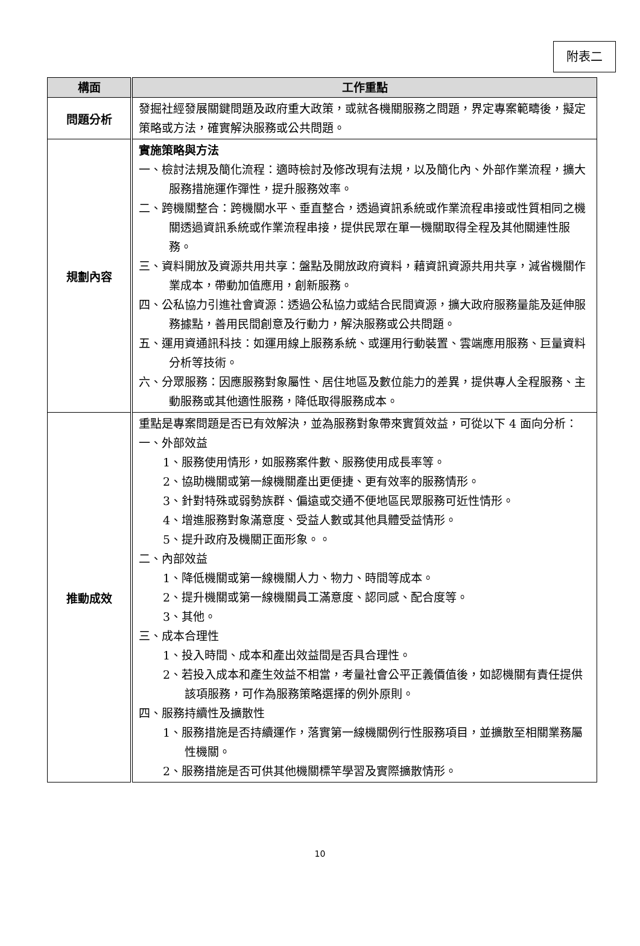附表二
| 構面 | 工作重點 |
| --- | --- |
| 問題分析 | 發掘社經發展關鍵問題及政府重大政策，或就各機關服務之問題，界定專案範疇後，擬定策略或方法，確實解決服務或公共問題。 |
| 規劃內容 | 實施策略與方法 一、檢討法規及簡化流程：適時檢討及修改現有法規，以及簡化內、外部作業流程，擴大服務措施運作彈性，提升服務效率。 二、跨機關整合：跨機關水平、垂直整合，透過資訊系統或作業流程串接或性質相同之機關透過資訊系統或作業流程串接，提供民眾在單一機關取得全程及其他關連性服務。 三、資料開放及資源共用共享：盤點及開放政府資料，藉資訊資源共用共享，減省機關作業成本，帶動加值應用，創新服務。 四、公私協力引進社會資源：透過公私協力或結合民間資源，擴大政府服務量能及延伸服務據點，善用民間創意及行動力，解決服務或公共問題。 五、運用資通訊科技：如運用線上服務系統、或運用行動裝置、雲端應用服務、巨量資料分析等技術。 六、分眾服務：因應服務對象屬性、居住地區及數位能力的差異，提供專人全程服務、主動服務或其他適性服務，降低取得服務成本。 |
| 推動成效 | 重點是專案問題是否已有效解決，並為服務對象帶來實質效益，可從以下 4 面向分析： 一、外部效益 1、服務使用情形，如服務案件數、服務使用成長率等。 2、協助機關或第一線機關產出更便捷、更有效率的服務情形。 3、針對特殊或弱勢族群、偏遠或交通不便地區民眾服務可近性情形。 4、增進服務對象滿意度、受益人數或其他具體受益情形。 5、提升政府及機關正面形象。。 二、內部效益 1、降低機關或第一線機關人力、物力、時間等成本。 2、提升機關或第一線機關員工滿意度、認同感、配合度等。 3、其他。 三、成本合理性 1、投入時間、成本和產出效益間是否具合理性。 2、若投入成本和產生效益不相當，考量社會公平正義價值後，如認機關有責任提供該項服務，可作為服務策略選擇的例外原則。 四、服務持續性及擴散性 1、服務措施是否持續運作，落實第一線機關例行性服務項目，並擴散至相關業務屬性機關。 2、服務措施是否可供其他機關標竿學習及實際擴散情形。 |
10